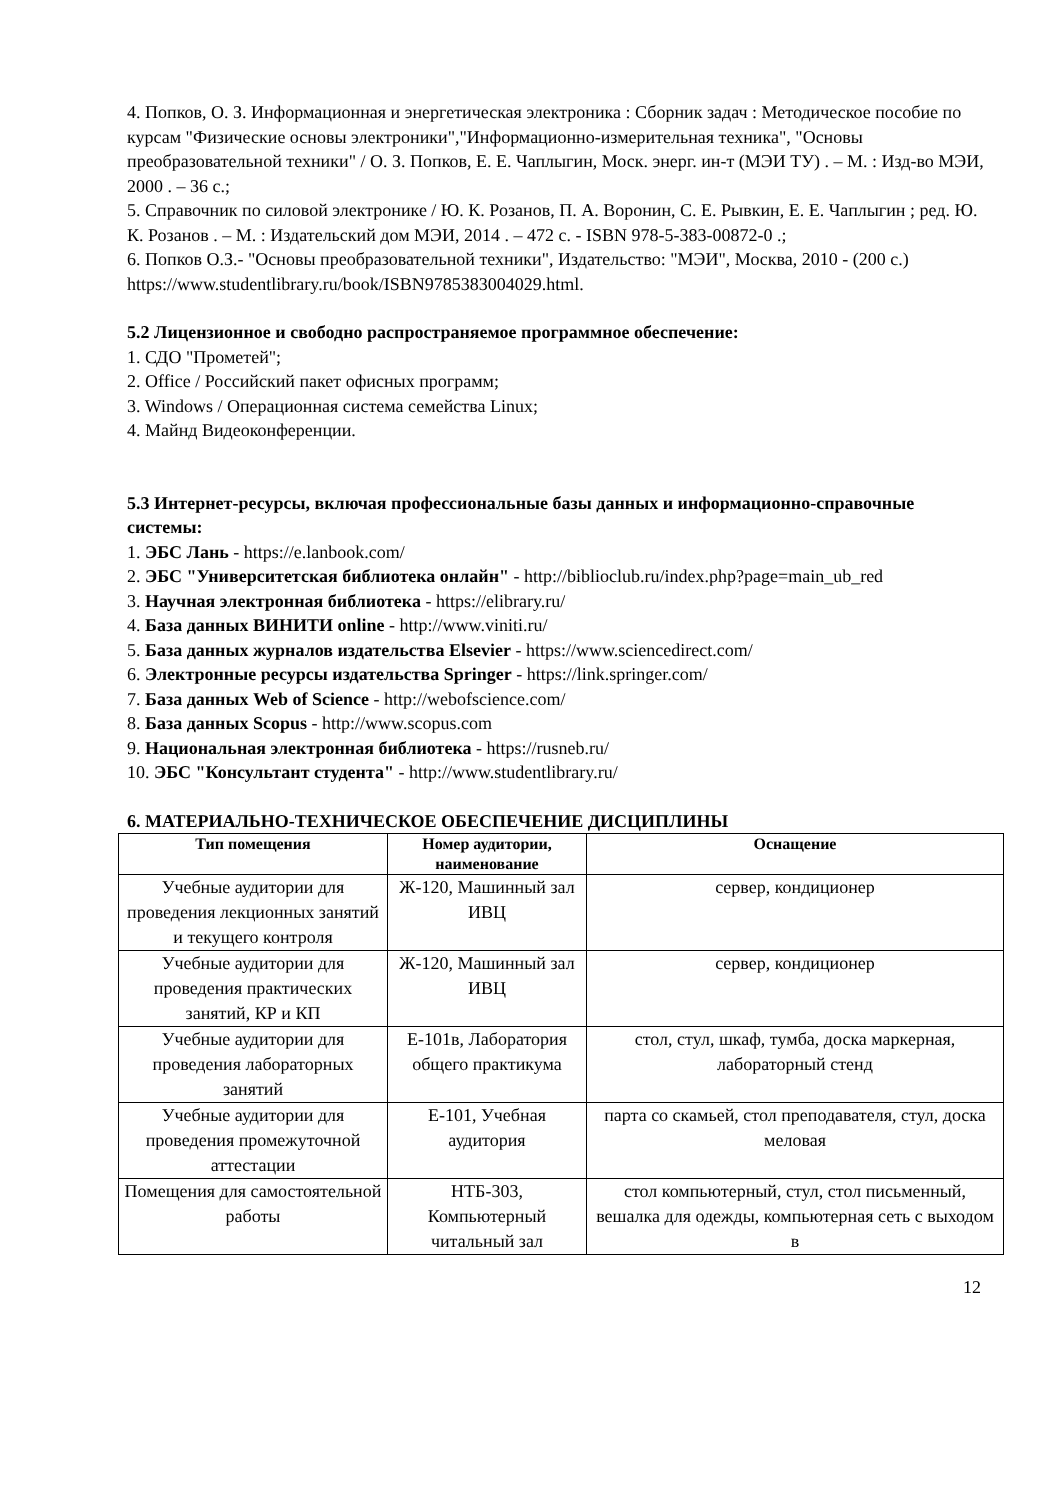4. Попков, О. З. Информационная и энергетическая электроника : Сборник задач : Методическое пособие по курсам "Физические основы электроники","Информационно-измерительная техника", "Основы преобразовательной техники" / О. З. Попков, Е. Е. Чаплыгин, Моск. энерг. ин-т (МЭИ ТУ) . – М. : Изд-во МЭИ, 2000 . – 36 с.;
5. Справочник по силовой электронике / Ю. К. Розанов, П. А. Воронин, С. Е. Рывкин, Е. Е. Чаплыгин ; ред. Ю. К. Розанов . – М. : Издательский дом МЭИ, 2014 . – 472 с. - ISBN 978-5-383-00872-0 .;
6. Попков О.З.- "Основы преобразовательной техники", Издательство: "МЭИ", Москва, 2010 - (200 с.)
https://www.studentlibrary.ru/book/ISBN9785383004029.html.
5.2 Лицензионное и свободно распространяемое программное обеспечение:
1. СДО "Прометей";
2. Office / Российский пакет офисных программ;
3. Windows / Операционная система семейства Linux;
4. Майнд Видеоконференции.
5.3 Интернет-ресурсы, включая профессиональные базы данных и информационно-справочные системы:
1. ЭБС Лань - https://e.lanbook.com/
2. ЭБС "Университетская библиотека онлайн" - http://biblioclub.ru/index.php?page=main_ub_red
3. Научная электронная библиотека - https://elibrary.ru/
4. База данных ВИНИТИ online - http://www.viniti.ru/
5. База данных журналов издательства Elsevier - https://www.sciencedirect.com/
6. Электронные ресурсы издательства Springer - https://link.springer.com/
7. База данных Web of Science - http://webofscience.com/
8. База данных Scopus - http://www.scopus.com
9. Национальная электронная библиотека - https://rusneb.ru/
10. ЭБС "Консультант студента" - http://www.studentlibrary.ru/
6. МАТЕРИАЛЬНО-ТЕХНИЧЕСКОЕ ОБЕСПЕЧЕНИЕ ДИСЦИПЛИНЫ
| Тип помещения | Номер аудитории, наименование | Оснащение |
| --- | --- | --- |
| Учебные аудитории для проведения лекционных занятий и текущего контроля | Ж-120, Машинный зал ИВЦ | сервер, кондиционер |
| Учебные аудитории для проведения практических занятий, КР и КП | Ж-120, Машинный зал ИВЦ | сервер, кондиционер |
| Учебные аудитории для проведения лабораторных занятий | Е-101в, Лаборатория общего практикума | стол, стул, шкаф, тумба, доска маркерная, лабораторный стенд |
| Учебные аудитории для проведения промежуточной аттестации | Е-101, Учебная аудитория | парта со скамьей, стол преподавателя, стул, доска меловая |
| Помещения для самостоятельной работы | НТБ-303, Компьютерный читальный зал | стол компьютерный, стул, стол письменный, вешалка для одежды, компьютерная сеть с выходом в |
12